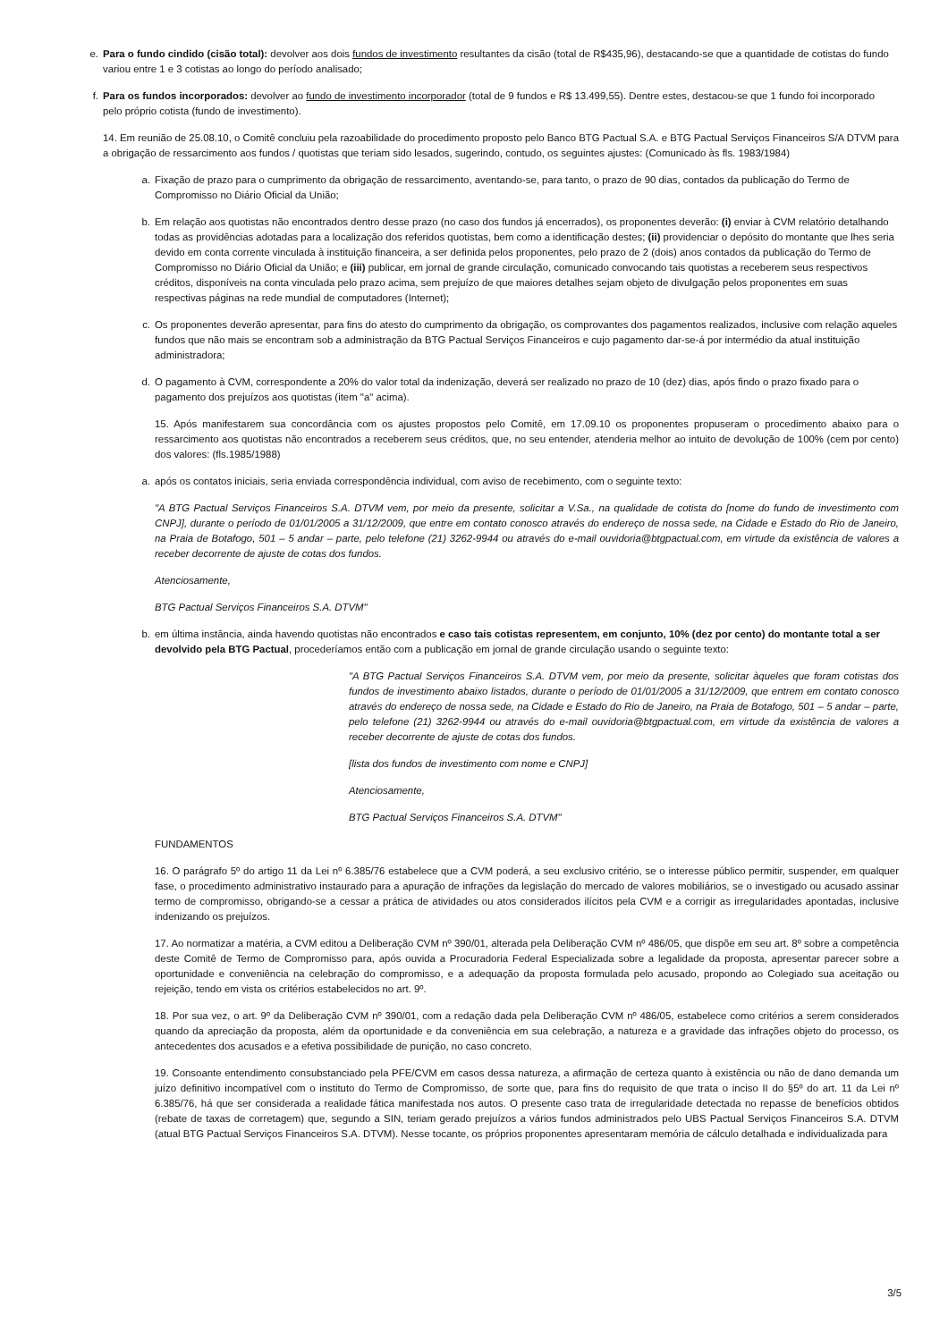e. Para o fundo cindido (cisão total): devolver aos dois fundos de investimento resultantes da cisão (total de R$435,96), destacando-se que a quantidade de cotistas do fundo variou entre 1 e 3 cotistas ao longo do período analisado;
f. Para os fundos incorporados: devolver ao fundo de investimento incorporador (total de 9 fundos e R$ 13.499,55). Dentre estes, destacou-se que 1 fundo foi incorporado pelo próprio cotista (fundo de investimento).
14. Em reunião de 25.08.10, o Comitê concluiu pela razoabilidade do procedimento proposto pelo Banco BTG Pactual S.A. e BTG Pactual Serviços Financeiros S/A DTVM para a obrigação de ressarcimento aos fundos / quotistas que teriam sido lesados, sugerindo, contudo, os seguintes ajustes: (Comunicado às fls. 1983/1984)
a. Fixação de prazo para o cumprimento da obrigação de ressarcimento, aventando-se, para tanto, o prazo de 90 dias, contados da publicação do Termo de Compromisso no Diário Oficial da União;
b. Em relação aos quotistas não encontrados dentro desse prazo (no caso dos fundos já encerrados), os proponentes deverão: (i) enviar à CVM relatório detalhando todas as providências adotadas para a localização dos referidos quotistas, bem como a identificação destes; (ii) providenciar o depósito do montante que lhes seria devido em conta corrente vinculada à instituição financeira, a ser definida pelos proponentes, pelo prazo de 2 (dois) anos contados da publicação do Termo de Compromisso no Diário Oficial da União; e (iii) publicar, em jornal de grande circulação, comunicado convocando tais quotistas a receberem seus respectivos créditos, disponíveis na conta vinculada pelo prazo acima, sem prejuízo de que maiores detalhes sejam objeto de divulgação pelos proponentes em suas respectivas páginas na rede mundial de computadores (Internet);
c. Os proponentes deverão apresentar, para fins do atesto do cumprimento da obrigação, os comprovantes dos pagamentos realizados, inclusive com relação aqueles fundos que não mais se encontram sob a administração da BTG Pactual Serviços Financeiros e cujo pagamento dar-se-á por intermédio da atual instituição administradora;
d. O pagamento à CVM, correspondente a 20% do valor total da indenização, deverá ser realizado no prazo de 10 (dez) dias, após findo o prazo fixado para o pagamento dos prejuízos aos quotistas (item "a" acima).
15. Após manifestarem sua concordância com os ajustes propostos pelo Comitê, em 17.09.10 os proponentes propuseram o procedimento abaixo para o ressarcimento aos quotistas não encontrados a receberem seus créditos, que, no seu entender, atenderia melhor ao intuito de devolução de 100% (cem por cento) dos valores: (fls.1985/1988)
a. após os contatos iniciais, seria enviada correspondência individual, com aviso de recebimento, com o seguinte texto:
"A BTG Pactual Serviços Financeiros S.A. DTVM vem, por meio da presente, solicitar a V.Sa., na qualidade de cotista do [nome do fundo de investimento com CNPJ], durante o período de 01/01/2005 a 31/12/2009, que entre em contato conosco através do endereço de nossa sede, na Cidade e Estado do Rio de Janeiro, na Praia de Botafogo, 501 – 5 andar – parte, pelo telefone (21) 3262-9944 ou através do e-mail ouvidoria@btgpactual.com, em virtude da existência de valores a receber decorrente de ajuste de cotas dos fundos.
Atenciosamente,
BTG Pactual Serviços Financeiros S.A. DTVM"
b. em última instância, ainda havendo quotistas não encontrados e caso tais cotistas representem, em conjunto, 10% (dez por cento) do montante total a ser devolvido pela BTG Pactual, procederíamos então com a publicação em jornal de grande circulação usando o seguinte texto:
"A BTG Pactual Serviços Financeiros S.A. DTVM vem, por meio da presente, solicitar àqueles que foram cotistas dos fundos de investimento abaixo listados, durante o período de 01/01/2005 a 31/12/2009, que entrem em contato conosco através do endereço de nossa sede, na Cidade e Estado do Rio de Janeiro, na Praia de Botafogo, 501 – 5 andar – parte, pelo telefone (21) 3262-9944 ou através do e-mail ouvidoria@btgpactual.com, em virtude da existência de valores a receber decorrente de ajuste de cotas dos fundos.
[lista dos fundos de investimento com nome e CNPJ]
Atenciosamente,
BTG Pactual Serviços Financeiros S.A. DTVM"
FUNDAMENTOS
16. O parágrafo 5º do artigo 11 da Lei nº 6.385/76 estabelece que a CVM poderá, a seu exclusivo critério, se o interesse público permitir, suspender, em qualquer fase, o procedimento administrativo instaurado para a apuração de infrações da legislação do mercado de valores mobiliários, se o investigado ou acusado assinar termo de compromisso, obrigando-se a cessar a prática de atividades ou atos considerados ilícitos pela CVM e a corrigir as irregularidades apontadas, inclusive indenizando os prejuízos.
17. Ao normatizar a matéria, a CVM editou a Deliberação CVM nº 390/01, alterada pela Deliberação CVM nº 486/05, que dispõe em seu art. 8º sobre a competência deste Comitê de Termo de Compromisso para, após ouvida a Procuradoria Federal Especializada sobre a legalidade da proposta, apresentar parecer sobre a oportunidade e conveniência na celebração do compromisso, e a adequação da proposta formulada pelo acusado, propondo ao Colegiado sua aceitação ou rejeição, tendo em vista os critérios estabelecidos no art. 9º.
18. Por sua vez, o art. 9º da Deliberação CVM nº 390/01, com a redação dada pela Deliberação CVM nº 486/05, estabelece como critérios a serem considerados quando da apreciação da proposta, além da oportunidade e da conveniência em sua celebração, a natureza e a gravidade das infrações objeto do processo, os antecedentes dos acusados e a efetiva possibilidade de punição, no caso concreto.
19. Consoante entendimento consubstanciado pela PFE/CVM em casos dessa natureza, a afirmação de certeza quanto à existência ou não de dano demanda um juízo definitivo incompatível com o instituto do Termo de Compromisso, de sorte que, para fins do requisito de que trata o inciso II do §5º do art. 11 da Lei nº 6.385/76, há que ser considerada a realidade fática manifestada nos autos. O presente caso trata de irregularidade detectada no repasse de benefícios obtidos (rebate de taxas de corretagem) que, segundo a SIN, teriam gerado prejuízos a vários fundos administrados pelo UBS Pactual Serviços Financeiros S.A. DTVM (atual BTG Pactual Serviços Financeiros S.A. DTVM). Nesse tocante, os próprios proponentes apresentaram memória de cálculo detalhada e individualizada para
3/5